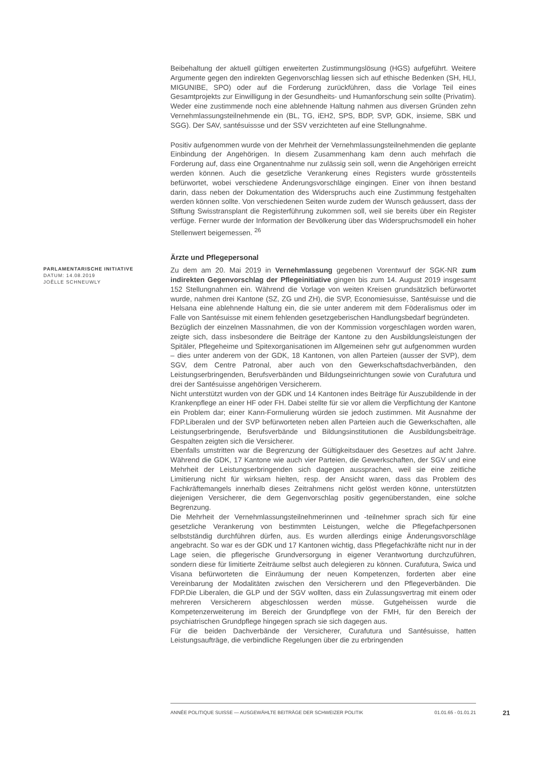Beibehaltung der aktuell gültigen erweiterten Zustimmungslösung (HGS) aufgeführt. Weitere Argumente gegen den indirekten Gegenvorschlag liessen sich auf ethische Bedenken (SH, HLI, MIGUNIBE, SPO) oder auf die Forderung zurückführen, dass die Vorlage Teil eines Gesamtprojekts zur Einwilligung in der Gesundheits- und Humanforschung sein sollte (Privatim). Weder eine zustimmende noch eine ablehnende Haltung nahmen aus diversen Gründen zehn Vernehmlassungsteilnehmende ein (BL, TG, iEH2, SPS, BDP, SVP, GDK, insieme, SBK und SGG). Der SAV, santésuissse und der SSV verzichteten auf eine Stellungnahme.
Positiv aufgenommen wurde von der Mehrheit der Vernehmlassungsteilnehmenden die geplante Einbindung der Angehörigen. In diesem Zusammenhang kam denn auch mehrfach die Forderung auf, dass eine Organentnahme nur zulässig sein soll, wenn die Angehörigen erreicht werden können. Auch die gesetzliche Verankerung eines Registers wurde grösstenteils befürwortet, wobei verschiedene Änderungsvorschläge eingingen. Einer von ihnen bestand darin, dass neben der Dokumentation des Widerspruchs auch eine Zustimmung festgehalten werden können sollte. Von verschiedenen Seiten wurde zudem der Wunsch geäussert, dass der Stiftung Swisstransplant die Registerführung zukommen soll, weil sie bereits über ein Register verfüge. Ferner wurde der Information der Bevölkerung über das Widerspruchsmodell ein hoher Stellenwert beigemessen. <sup>26</sup>
Ärzte und Pflegepersonal
PARLAMENTARISCHE INITIATIVE
DATUM: 14.08.2019
JOËLLE SCHNEUWLY
Zu dem am 20. Mai 2019 in Vernehmlassung gegebenen Vorentwurf der SGK-NR zum indirekten Gegenvorschlag der Pflegeinitiative gingen bis zum 14. August 2019 insgesamt 152 Stellungnahmen ein. Während die Vorlage von weiten Kreisen grundsätzlich befürwortet wurde, nahmen drei Kantone (SZ, ZG und ZH), die SVP, Economiesuisse, Santésuisse und die Helsana eine ablehnende Haltung ein, die sie unter anderem mit dem Föderalismus oder im Falle von Santésuisse mit einem fehlenden gesetzgeberischen Handlungsbedarf begründeten.
Bezüglich der einzelnen Massnahmen, die von der Kommission vorgeschlagen worden waren, zeigte sich, dass insbesondere die Beiträge der Kantone zu den Ausbildungsleistungen der Spitäler, Pflegeheime und Spitexorganisationen im Allgemeinen sehr gut aufgenommen wurden – dies unter anderem von der GDK, 18 Kantonen, von allen Parteien (ausser der SVP), dem SGV, dem Centre Patronal, aber auch von den Gewerkschaftsdachverbänden, den Leistungserbringenden, Berufsverbänden und Bildungseinrichtungen sowie von Curafutura und drei der Santésuisse angehörigen Versicherern.
Nicht unterstützt wurden von der GDK und 14 Kantonen indes Beiträge für Auszubildende in der Krankenpflege an einer HF oder FH. Dabei stellte für sie vor allem die Verpflichtung der Kantone ein Problem dar; einer Kann-Formulierung würden sie jedoch zustimmen. Mit Ausnahme der FDP.Liberalen und der SVP befürworteten neben allen Parteien auch die Gewerkschaften, alle Leistungserbringende, Berufsverbände und Bildungsinstitutionen die Ausbildungsbeiträge. Gespalten zeigten sich die Versicherer.
Ebenfalls umstritten war die Begrenzung der Gültigkeitsdauer des Gesetzes auf acht Jahre. Während die GDK, 17 Kantone wie auch vier Parteien, die Gewerkschaften, der SGV und eine Mehrheit der Leistungserbringenden sich dagegen aussprachen, weil sie eine zeitliche Limitierung nicht für wirksam hielten, resp. der Ansicht waren, dass das Problem des Fachkräftemangels innerhalb dieses Zeitrahmens nicht gelöst werden könne, unterstützten diejenigen Versicherer, die dem Gegenvorschlag positiv gegenüberstanden, eine solche Begrenzung.
Die Mehrheit der Vernehmlassungsteilnehmerinnen und -teilnehmer sprach sich für eine gesetzliche Verankerung von bestimmten Leistungen, welche die Pflegefachpersonen selbstständig durchführen dürfen, aus. Es wurden allerdings einige Änderungsvorschläge angebracht. So war es der GDK und 17 Kantonen wichtig, dass Pflegefachkräfte nicht nur in der Lage seien, die pflegerische Grundversorgung in eigener Verantwortung durchzuführen, sondern diese für limitierte Zeiträume selbst auch delegieren zu können. Curafutura, Swica und Visana befürworteten die Einräumung der neuen Kompetenzen, forderten aber eine Vereinbarung der Modalitäten zwischen den Versicherern und den Pflegeverbänden. Die FDP.Die Liberalen, die GLP und der SGV wollten, dass ein Zulassungsvertrag mit einem oder mehreren Versicherern abgeschlossen werden müsse. Gutgeheissen wurde die Kompetenzerweiterung im Bereich der Grundpflege von der FMH, für den Bereich der psychiatrischen Grundpflege hingegen sprach sie sich dagegen aus.
Für die beiden Dachverbände der Versicherer, Curafutura und Santésuisse, hatten Leistungsaufträge, die verbindliche Regelungen über die zu erbringenden
ANNÉE POLITIQUE SUISSE — AUSGEWÄHLTE BEITRÄGE DER SCHWEIZER POLITIK 01.01.65 - 01.01.21
21